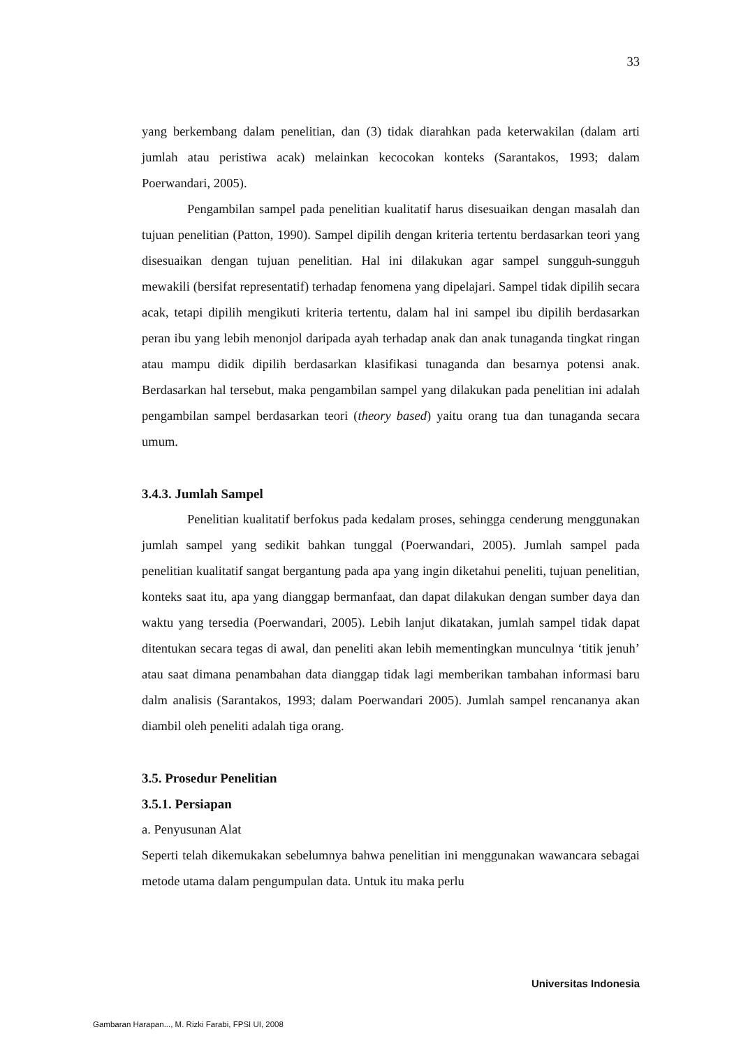33
yang berkembang dalam penelitian, dan (3) tidak diarahkan pada keterwakilan (dalam arti jumlah atau peristiwa acak) melainkan kecocokan konteks (Sarantakos, 1993; dalam Poerwandari, 2005).
Pengambilan sampel pada penelitian kualitatif harus disesuaikan dengan masalah dan tujuan penelitian (Patton, 1990). Sampel dipilih dengan kriteria tertentu berdasarkan teori yang disesuaikan dengan tujuan penelitian. Hal ini dilakukan agar sampel sungguh-sungguh mewakili (bersifat representatif) terhadap fenomena yang dipelajari. Sampel tidak dipilih secara acak, tetapi dipilih mengikuti kriteria tertentu, dalam hal ini sampel ibu dipilih berdasarkan peran ibu yang lebih menonjol daripada ayah terhadap anak dan anak tunaganda tingkat ringan atau mampu didik dipilih berdasarkan klasifikasi tunaganda dan besarnya potensi anak. Berdasarkan hal tersebut, maka pengambilan sampel yang dilakukan pada penelitian ini adalah pengambilan sampel berdasarkan teori (theory based) yaitu orang tua dan tunaganda secara umum.
3.4.3. Jumlah Sampel
Penelitian kualitatif berfokus pada kedalam proses, sehingga cenderung menggunakan jumlah sampel yang sedikit bahkan tunggal (Poerwandari, 2005). Jumlah sampel pada penelitian kualitatif sangat bergantung pada apa yang ingin diketahui peneliti, tujuan penelitian, konteks saat itu, apa yang dianggap bermanfaat, dan dapat dilakukan dengan sumber daya dan waktu yang tersedia (Poerwandari, 2005). Lebih lanjut dikatakan, jumlah sampel tidak dapat ditentukan secara tegas di awal, dan peneliti akan lebih mementingkan munculnya ‘titik jenuh’ atau saat dimana penambahan data dianggap tidak lagi memberikan tambahan informasi baru dalm analisis (Sarantakos, 1993; dalam Poerwandari 2005). Jumlah sampel rencananya akan diambil oleh peneliti adalah tiga orang.
3.5. Prosedur Penelitian
3.5.1. Persiapan
a. Penyusunan Alat
Seperti telah dikemukakan sebelumnya bahwa penelitian ini menggunakan wawancara sebagai metode utama dalam pengumpulan data. Untuk itu maka perlu
Universitas Indonesia
Gambaran Harapan..., M. Rizki Farabi, FPSI UI, 2008